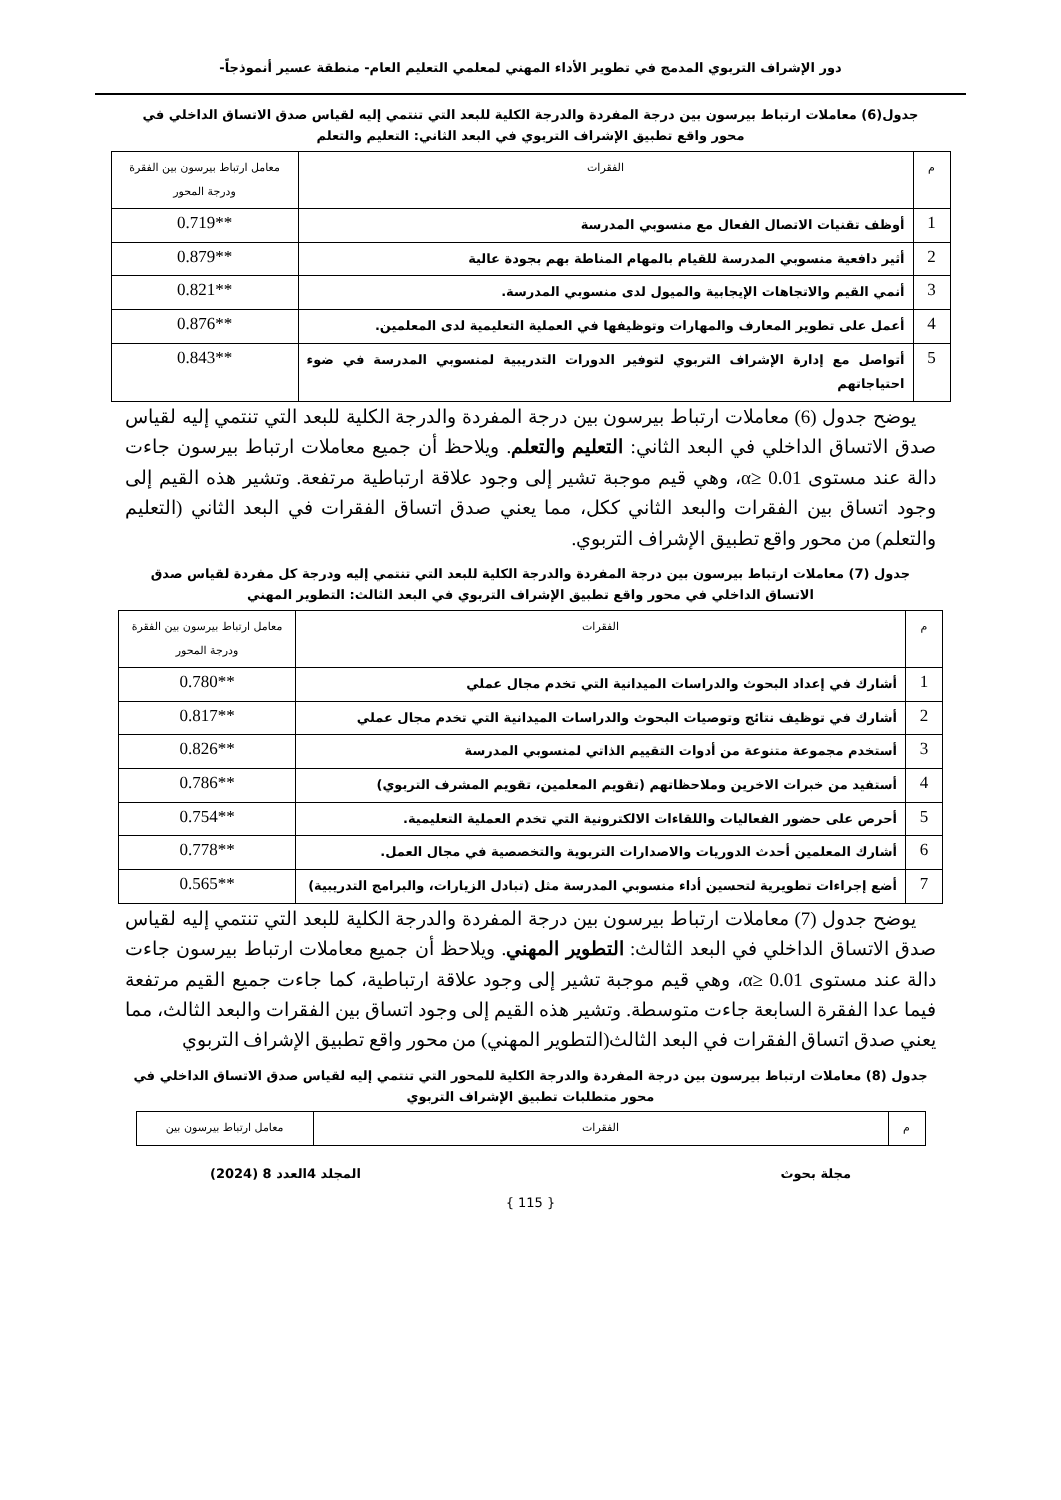دور الإشراف التربوي المدمج في تطوير الأداء المهني لمعلمي التعليم العام- منطقة عسير أنموذجاً-
جدول(6) معاملات ارتباط بيرسون بين درجة المفردة والدرجة الكلية للبعد التي تنتمي إليه لقياس صدق الاتساق الداخلي في محور واقع تطبيق الإشراف التربوي في البعد الثاني: التعليم والتعلم
| م | الفقرات | معامل ارتباط بيرسون بين الفقرة ودرجة المحور |
| 1 | أوظف تقنيات الاتصال الفعال مع منسوبي المدرسة | 0.719** |
| 2 | أثير دافعية منسوبي المدرسة للقيام بالمهام المناطة بهم بجودة عالية | 0.879** |
| 3 | أنمي القيم والاتجاهات الإيجابية والميول لدى منسوبي المدرسة. | 0.821** |
| 4 | أعمل على تطوير المعارف والمهارات وتوظيفها في العملية التعليمية لدى المعلمين. | 0.876** |
| 5 | أتواصل مع إدارة الإشراف التربوي لتوفير الدورات التدريبية لمنسوبي المدرسة في ضوء احتياجاتهم | 0.843** |
يوضح جدول (6) معاملات ارتباط بيرسون بين درجة المفردة والدرجة الكلية للبعد التي تنتمي إليه لقياس صدق الاتساق الداخلي في البعد الثاني: التعليم والتعلم. ويلاحظ أن جميع معاملات ارتباط بيرسون جاءت دالة عند مستوى α≥ 0.01، وهي قيم موجبة تشير إلى وجود علاقة ارتباطية مرتفعة. وتشير هذه القيم إلى وجود اتساق بين الفقرات والبعد الثاني ككل، مما يعني صدق اتساق الفقرات في البعد الثاني (التعليم والتعلم) من محور واقع تطبيق الإشراف التربوي.
جدول (7) معاملات ارتباط بيرسون بين درجة المفردة والدرجة الكلية للبعد التي تنتمي إليه ودرجة كل مفردة لقياس صدق الاتساق الداخلي في محور واقع تطبيق الإشراف التربوي في البعد الثالث: التطوير المهني
| م | الفقرات | معامل ارتباط بيرسون بين الفقرة ودرجة المحور |
| 1 | أشارك في إعداد البحوث والدراسات الميدانية التي تخدم مجال عملي | 0.780** |
| 2 | أشارك في توظيف نتائج وتوصيات البحوث والدراسات الميدانية التي تخدم مجال عملي | 0.817** |
| 3 | أستخدم مجموعة متنوعة من أدوات التقييم الذاتي لمنسوبي المدرسة | 0.826** |
| 4 | أستفيد من خبرات الاخرين وملاحظاتهم (تقويم المعلمين، تقويم المشرف التربوي) | 0.786** |
| 5 | أحرص على حضور الفعاليات واللقاءات الالكترونية التي تخدم العملية التعليمية. | 0.754** |
| 6 | أشارك المعلمين أحدث الدوريات والاصدارات التربوية والتخصصية في مجال العمل. | 0.778** |
| 7 | أضع إجراءات تطويرية لتحسين أداء منسوبي المدرسة مثل (تبادل الزيارات، والبرامج التدريبية) | 0.565** |
يوضح جدول (7) معاملات ارتباط بيرسون بين درجة المفردة والدرجة الكلية للبعد التي تنتمي إليه لقياس صدق الاتساق الداخلي في البعد الثالث: التطوير المهني. ويلاحظ أن جميع معاملات ارتباط بيرسون جاءت دالة عند مستوى α≥ 0.01، وهي قيم موجبة تشير إلى وجود علاقة ارتباطية، كما جاءت جميع القيم مرتفعة فيما عدا الفقرة السابعة جاءت متوسطة. وتشير هذه القيم إلى وجود اتساق بين الفقرات والبعد الثالث، مما يعني صدق اتساق الفقرات في البعد الثالث(التطوير المهني) من محور واقع تطبيق الإشراف التربوي
جدول (8) معاملات ارتباط بيرسون بين درجة المفردة والدرجة الكلية للمحور التي تنتمي إليه لقياس صدق الاتساق الداخلي في محور متطلبات تطبيق الإشراف التربوي
| م | الفقرات | معامل ارتباط بيرسون بين |
مجلة بحوث المجلد 4العدد 8 (2024)
{ 115 }